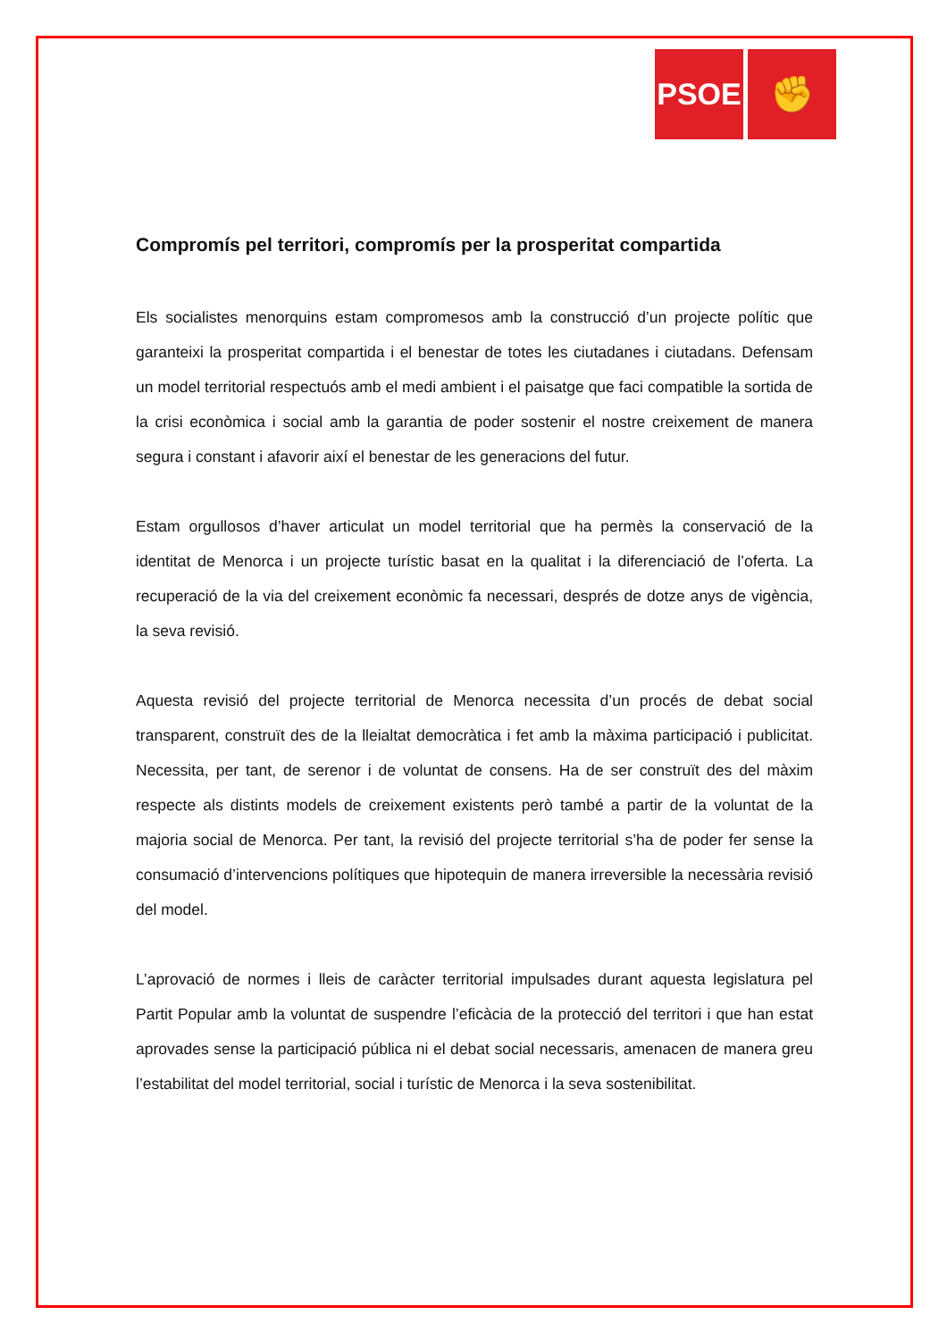PSOE
✊
Compromís pel territori, compromís per la prosperitat compartida
Els socialistes menorquins estam compromesos amb la construcció d’un projecte polític que garanteixi la prosperitat compartida i el benestar de totes les ciutadanes i ciutadans. Defensam un model territorial respectuós amb el medi ambient i el paisatge que faci compatible la sortida de la crisi econòmica i social amb la garantia de poder sostenir el nostre creixement de manera segura i constant i afavorir així el benestar de les generacions del futur.
Estam orgullosos d’haver articulat un model territorial que ha permès la conservació de la identitat de Menorca i un projecte turístic basat en la qualitat i la diferenciació de l’oferta. La recuperació de la via del creixement econòmic fa necessari, després de dotze anys de vigència, la seva revisió.
Aquesta revisió del projecte territorial de Menorca necessita d’un procés de debat social transparent, construït des de la lleialtat democràtica i fet amb la màxima participació i publicitat. Necessita, per tant, de serenor i de voluntat de consens. Ha de ser construït des del màxim respecte als distints models de creixement existents però també a partir de la voluntat de la majoria social de Menorca. Per tant, la revisió del projecte territorial s’ha de poder fer sense la consumació d’intervencions polítiques que hipotequin de manera irreversible la necessària revisió del model.
L’aprovació de normes i lleis de caràcter territorial impulsades durant aquesta legislatura pel Partit Popular amb la voluntat de suspendre l’eficàcia de la protecció del territori i que han estat aprovades sense la participació pública ni el debat social necessaris, amenacen de manera greu l’estabilitat del model territorial, social i turístic de Menorca i la seva sostenibilitat.